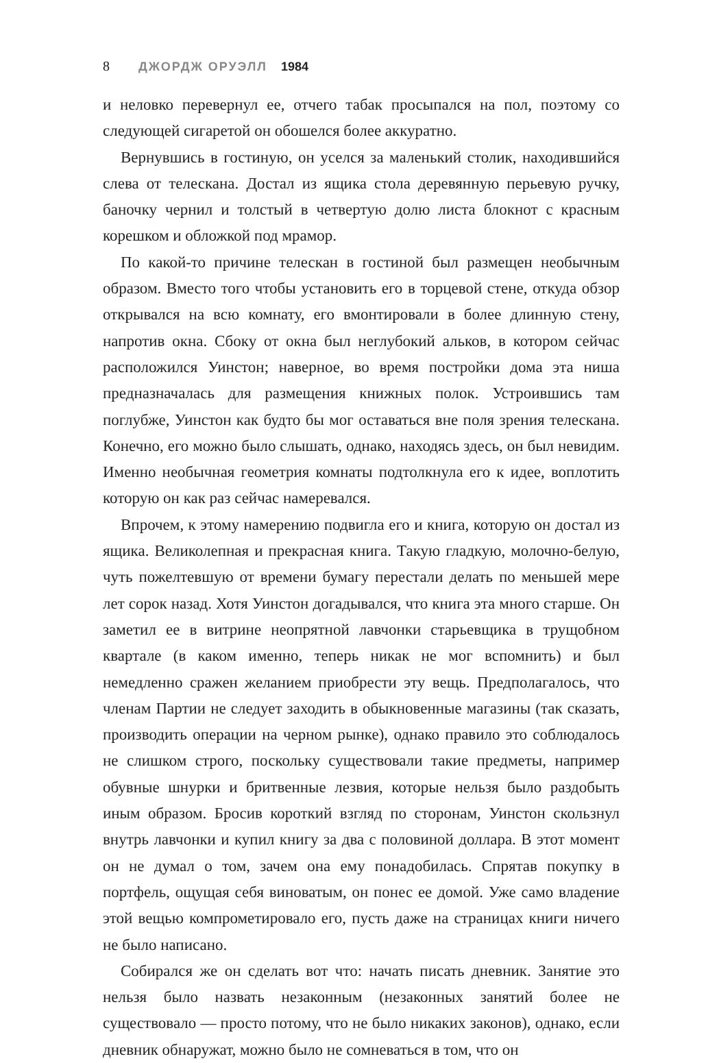8 ДЖОРДЖ ОРУЭЛЛ 1984
и неловко перевернул ее, отчего табак просыпался на пол, поэтому со следующей сигаретой он обошелся более аккуратно.
Вернувшись в гостиную, он уселся за маленький столик, находившийся слева от телескана. Достал из ящика стола деревянную перьевую ручку, баночку чернил и толстый в четвертую долю листа блокнот с красным корешком и обложкой под мрамор.
По какой-то причине телескан в гостиной был размещен необычным образом. Вместо того чтобы установить его в торцевой стене, откуда обзор открывался на всю комнату, его вмонтировали в более длинную стену, напротив окна. Сбоку от окна был неглубокий альков, в котором сейчас расположился Уинстон; наверное, во время постройки дома эта ниша предназначалась для размещения книжных полок. Устроившись там поглубже, Уинстон как будто бы мог оставаться вне поля зрения телескана. Конечно, его можно было слышать, однако, находясь здесь, он был невидим. Именно необычная геометрия комнаты подтолкнула его к идее, воплотить которую он как раз сейчас намеревался.
Впрочем, к этому намерению подвигла его и книга, которую он достал из ящика. Великолепная и прекрасная книга. Такую гладкую, молочно-белую, чуть пожелтевшую от времени бумагу перестали делать по меньшей мере лет сорок назад. Хотя Уинстон догадывался, что книга эта много старше. Он заметил ее в витрине неопрятной лавчонки старьевщика в трущобном квартале (в каком именно, теперь никак не мог вспомнить) и был немедленно сражен желанием приобрести эту вещь. Предполагалось, что членам Партии не следует заходить в обыкновенные магазины (так сказать, производить операции на черном рынке), однако правило это соблюдалось не слишком строго, поскольку существовали такие предметы, например обувные шнурки и бритвенные лезвия, которые нельзя было раздобыть иным образом. Бросив короткий взгляд по сторонам, Уинстон скользнул внутрь лавчонки и купил книгу за два с половиной доллара. В этот момент он не думал о том, зачем она ему понадобилась. Спрятав покупку в портфель, ощущая себя виноватым, он понес ее домой. Уже само владение этой вещью компрометировало его, пусть даже на страницах книги ничего не было написано.
Собирался же он сделать вот что: начать писать дневник. Занятие это нельзя было назвать незаконным (незаконных занятий более не существовало — просто потому, что не было никаких законов), однако, если дневник обнаружат, можно было не сомневаться в том, что он